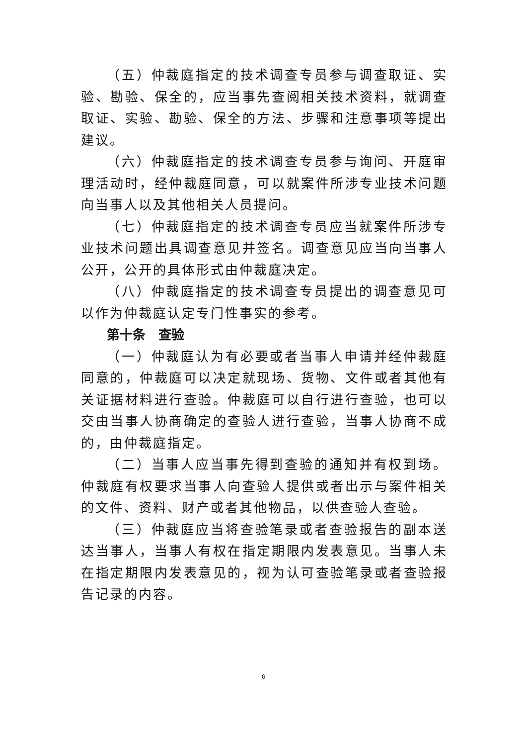（五）仲裁庭指定的技术调查专员参与调查取证、实验、勘验、保全的，应当事先查阅相关技术资料，就调查取证、实验、勘验、保全的方法、步骤和注意事项等提出建议。
（六）仲裁庭指定的技术调查专员参与询问、开庭审理活动时，经仲裁庭同意，可以就案件所涉专业技术问题向当事人以及其他相关人员提问。
（七）仲裁庭指定的技术调查专员应当就案件所涉专业技术问题出具调查意见并签名。调查意见应当向当事人公开，公开的具体形式由仲裁庭决定。
（八）仲裁庭指定的技术调查专员提出的调查意见可以作为仲裁庭认定专门性事实的参考。
第十条　查验
（一）仲裁庭认为有必要或者当事人申请并经仲裁庭同意的，仲裁庭可以决定就现场、货物、文件或者其他有关证据材料进行查验。仲裁庭可以自行进行查验，也可以交由当事人协商确定的查验人进行查验，当事人协商不成的，由仲裁庭指定。
（二）当事人应当事先得到查验的通知并有权到场。仲裁庭有权要求当事人向查验人提供或者出示与案件相关的文件、资料、财产或者其他物品，以供查验人查验。
（三）仲裁庭应当将查验笔录或者查验报告的副本送达当事人，当事人有权在指定期限内发表意见。当事人未在指定期限内发表意见的，视为认可查验笔录或者查验报告记录的内容。
6